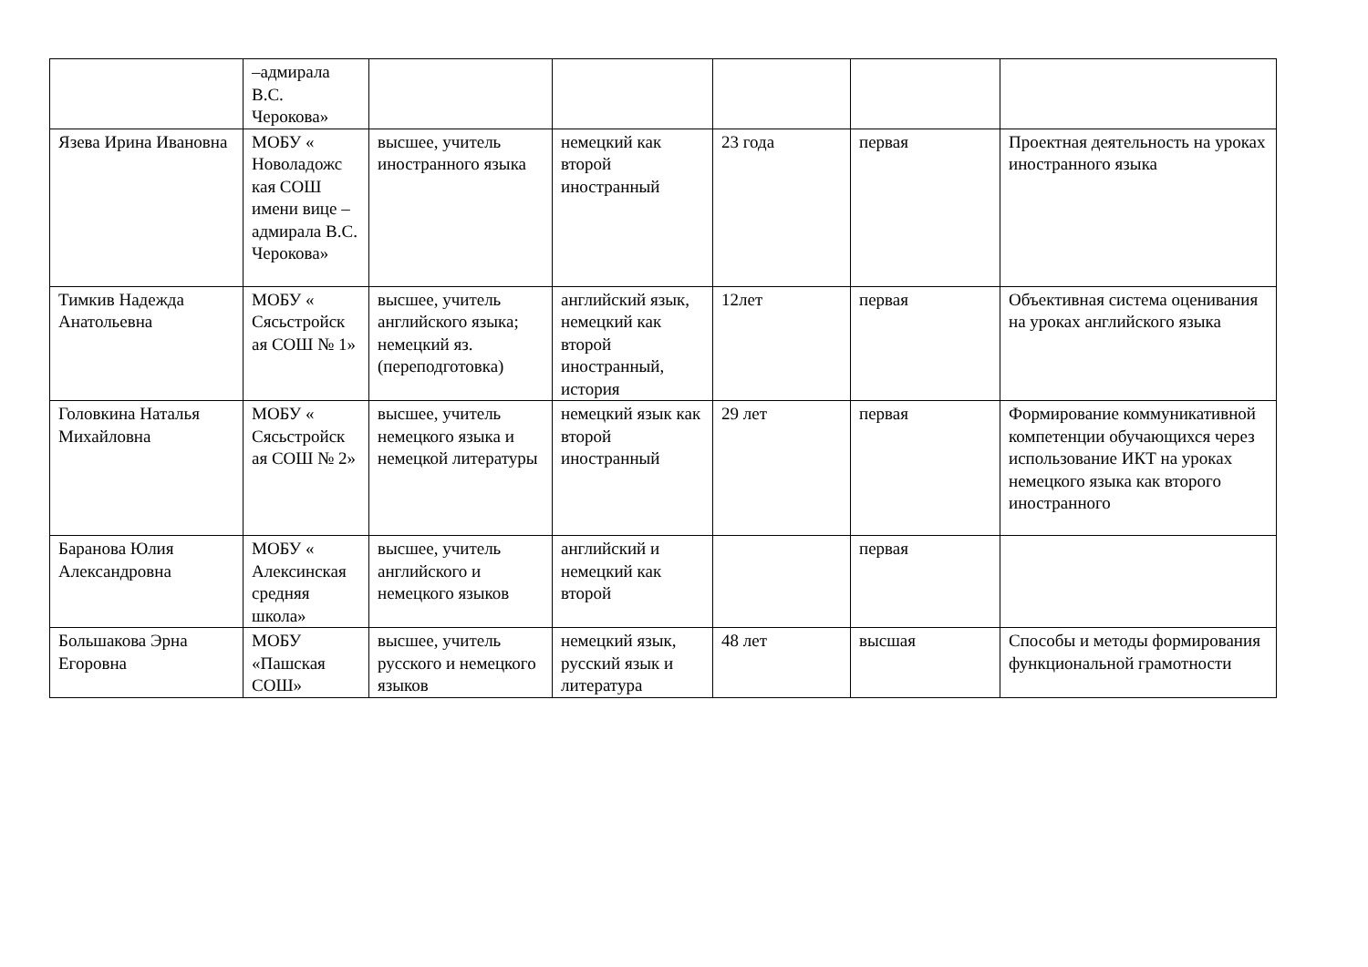| | –адмирала В.С. Черокова» | | | | | |
| Язева Ирина Ивановна | МОБУ « Новоладожс кая СОШ имени вице –адмирала В.С. Черокова» | высшее, учитель иностранного языка | немецкий как второй иностранный | 23 года | первая | Проектная деятельность на уроках иностранного языка |
| Тимкив Надежда Анатольевна | МОБУ « Сясьстройск ая СОШ № 1» | высшее, учитель английского языка; немецкий яз. (переподготовка) | английский язык, немецкий как второй иностранный, история | 12лет | первая | Объективная система оценивания на уроках английского языка |
| Головкина Наталья Михайловна | МОБУ « Сясьстройск ая СОШ № 2» | высшее, учитель немецкого языка и немецкой литературы | немецкий язык как второй иностранный | 29 лет | первая | Формирование коммуникативной компетенции обучающихся через использование ИКТ на уроках немецкого языка как второго иностранного |
| Баранова Юлия Александровна | МОБУ « Алексинская средняя школа» | высшее, учитель английского и немецкого языков | английский и немецкий как второй | | первая | |
| Большакова Эрна Егоровна | МОБУ «Пашская СОШ» | высшее, учитель русского и немецкого языков | немецкий язык, русский язык и литература | 48 лет | высшая | Способы и методы формирования функциональной грамотности |